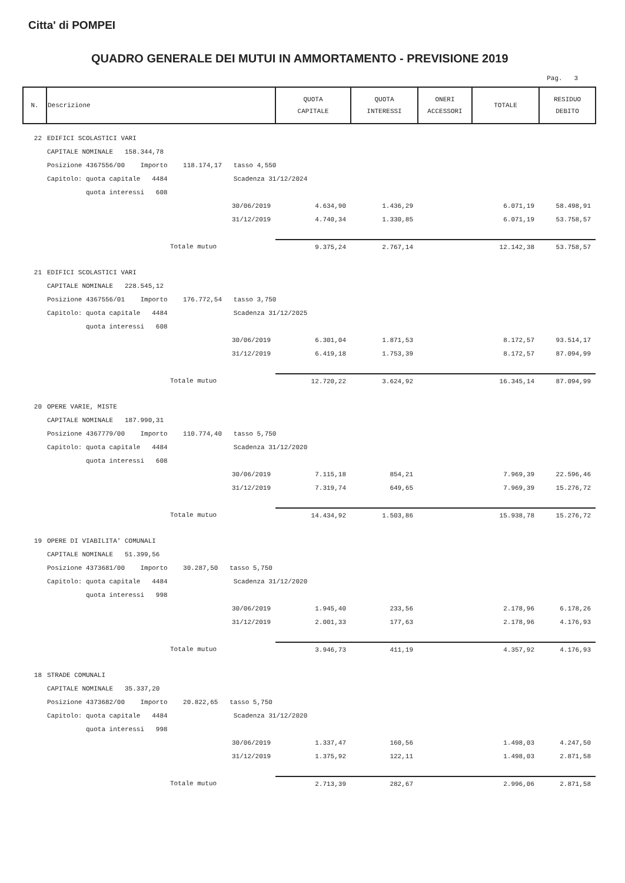Citta' di POMPEI
QUADRO GENERALE DEI MUTUI IN AMMORTAMENTO - PREVISIONE 2019
Pag. 3
| N. | Descrizione | QUOTA CAPITALE | QUOTA INTERESSI | ONERI ACCESSORI | TOTALE | RESIDUO DEBITO |
| --- | --- | --- | --- | --- | --- | --- |
| 22 | EDIFICI SCOLASTICI VARI | | | | | |
| | CAPITALE NOMINALE 158.344,78 | | | | | |
| | Posizione 4367556/00 Importo 118.174,17 tasso 4,550 | | | | | |
| | Capitolo: quota capitale 4484 Scadenza 31/12/2024 | | | | | |
| | quota interessi 608 | | | | | |
| | 30/06/2019 | 4.634,90 | 1.436,29 | | 6.071,19 | 58.498,91 |
| | 31/12/2019 | 4.740,34 | 1.330,85 | | 6.071,19 | 53.758,57 |
| | Totale mutuo | 9.375,24 | 2.767,14 | | 12.142,38 | 53.758,57 |
| 21 | EDIFICI SCOLASTICI VARI | | | | | |
| | CAPITALE NOMINALE 228.545,12 | | | | | |
| | Posizione 4367556/01 Importo 176.772,54 tasso 3,750 | | | | | |
| | Capitolo: quota capitale 4484 Scadenza 31/12/2025 | | | | | |
| | quota interessi 608 | | | | | |
| | 30/06/2019 | 6.301,04 | 1.871,53 | | 8.172,57 | 93.514,17 |
| | 31/12/2019 | 6.419,18 | 1.753,39 | | 8.172,57 | 87.094,99 |
| | Totale mutuo | 12.720,22 | 3.624,92 | | 16.345,14 | 87.094,99 |
| 20 | OPERE VARIE, MISTE | | | | | |
| | CAPITALE NOMINALE 187.990,31 | | | | | |
| | Posizione 4367779/00 Importo 110.774,40 tasso 5,750 | | | | | |
| | Capitolo: quota capitale 4484 Scadenza 31/12/2020 | | | | | |
| | quota interessi 608 | | | | | |
| | 30/06/2019 | 7.115,18 | 854,21 | | 7.969,39 | 22.596,46 |
| | 31/12/2019 | 7.319,74 | 649,65 | | 7.969,39 | 15.276,72 |
| | Totale mutuo | 14.434,92 | 1.503,86 | | 15.938,78 | 15.276,72 |
| 19 | OPERE DI VIABILITA' COMUNALI | | | | | |
| | CAPITALE NOMINALE 51.399,56 | | | | | |
| | Posizione 4373681/00 Importo 30.287,50 tasso 5,750 | | | | | |
| | Capitolo: quota capitale 4484 Scadenza 31/12/2020 | | | | | |
| | quota interessi 998 | | | | | |
| | 30/06/2019 | 1.945,40 | 233,56 | | 2.178,96 | 6.178,26 |
| | 31/12/2019 | 2.001,33 | 177,63 | | 2.178,96 | 4.176,93 |
| | Totale mutuo | 3.946,73 | 411,19 | | 4.357,92 | 4.176,93 |
| 18 | STRADE COMUNALI | | | | | |
| | CAPITALE NOMINALE 35.337,20 | | | | | |
| | Posizione 4373682/00 Importo 20.822,65 tasso 5,750 | | | | | |
| | Capitolo: quota capitale 4484 Scadenza 31/12/2020 | | | | | |
| | quota interessi 998 | | | | | |
| | 30/06/2019 | 1.337,47 | 160,56 | | 1.498,03 | 4.247,50 |
| | 31/12/2019 | 1.375,92 | 122,11 | | 1.498,03 | 2.871,58 |
| | Totale mutuo | 2.713,39 | 282,67 | | 2.996,06 | 2.871,58 |